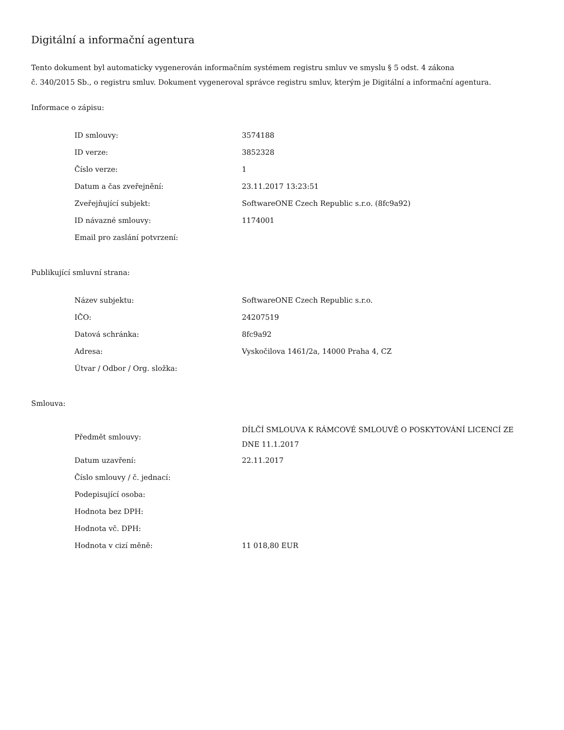Digitální a informační agentura
Tento dokument byl automaticky vygenerován informačním systémem registru smluv ve smyslu § 5 odst. 4 zákona
č. 340/2015 Sb., o registru smluv. Dokument vygeneroval správce registru smluv, kterým je Digitální a informační agentura.
Informace o zápisu:
| ID smlouvy: | 3574188 |
| ID verze: | 3852328 |
| Číslo verze: | 1 |
| Datum a čas zveřejnění: | 23.11.2017 13:23:51 |
| Zveřejňující subjekt: | SoftwareONE Czech Republic s.r.o. (8fc9a92) |
| ID návazné smlouvy: | 1174001 |
| Email pro zaslání potvrzení: | |
Publikující smluvní strana:
| Název subjektu: | SoftwareONE Czech Republic s.r.o. |
| IČO: | 24207519 |
| Datová schránka: | 8fc9a92 |
| Adresa: | Vyskočilova 1461/2a, 14000 Praha 4, CZ |
| Útvar / Odbor / Org. složka: | |
Smlouva:
| Předmět smlouvy: | DÍLČÍ SMLOUVA K RÁMCOVÉ SMLOUVĚ O POSKYTOVÁNÍ LICENCÍ ZE DNE 11.1.2017 |
| Datum uzavření: | 22.11.2017 |
| Číslo smlouvy / č. jednací: | |
| Podepisující osoba: | |
| Hodnota bez DPH: | |
| Hodnota vč. DPH: | |
| Hodnota v cizí měně: | 11 018,80 EUR |